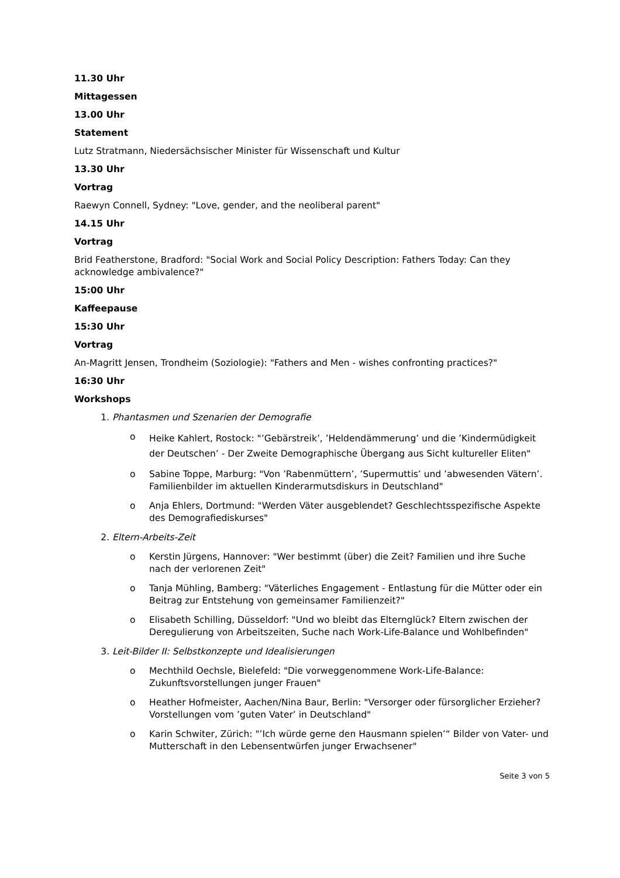11.30 Uhr
Mittagessen
13.00 Uhr
Statement
Lutz Stratmann, Niedersächsischer Minister für Wissenschaft und Kultur
13.30 Uhr
Vortrag
Raewyn Connell, Sydney: "Love, gender, and the neoliberal parent"
14.15 Uhr
Vortrag
Brid Featherstone, Bradford: "Social Work and Social Policy Description: Fathers Today: Can they acknowledge ambivalence?"
15:00 Uhr
Kaffeepause
15:30 Uhr
Vortrag
An-Magritt Jensen, Trondheim (Soziologie): "Fathers and Men - wishes confronting practices?"
16:30 Uhr
Workshops
1. Phantasmen und Szenarien der Demografie
o Heike Kahlert, Rostock: "’Gebärstreik’, ’Heldendämmerung’ und die ’Kindermüdigkeit der Deutschen’ - Der Zweite Demographische Übergang aus Sicht kultureller Eliten"
o Sabine Toppe, Marburg: "Von ’Rabenmüttern’, ’Supermuttis’ und ’abwesenden Vätern’. Familienbilder im aktuellen Kinderarmutsdiskurs in Deutschland"
o Anja Ehlers, Dortmund: "Werden Väter ausgeblendet? Geschlechtsspezifische Aspekte des Demografiediskurses"
2. Eltern-Arbeits-Zeit
o Kerstin Jürgens, Hannover: "Wer bestimmt (über) die Zeit? Familien und ihre Suche nach der verlorenen Zeit"
o Tanja Mühling, Bamberg: "Väterliches Engagement - Entlastung für die Mütter oder ein Beitrag zur Entstehung von gemeinsamer Familienzeit?"
o Elisabeth Schilling, Düsseldorf: "Und wo bleibt das Elternglück? Eltern zwischen der Deregulierung von Arbeitszeiten, Suche nach Work-Life-Balance und Wohlbefinden"
3. Leit-Bilder II: Selbstkonzepte und Idealisierungen
o Mechthild Oechsle, Bielefeld: "Die vorweggenommene Work-Life-Balance: Zukunftsvorstellungen junger Frauen"
o Heather Hofmeister, Aachen/Nina Baur, Berlin: "Versorger oder fürsorglicher Erzieher? Vorstellungen vom ’guten Vater’ in Deutschland"
o Karin Schwiter, Zürich: "’Ich würde gerne den Hausmann spielen’“ Bilder von Vater- und Mutterschaft in den Lebensentwürfen junger Erwachsener"
Seite 3 von 5